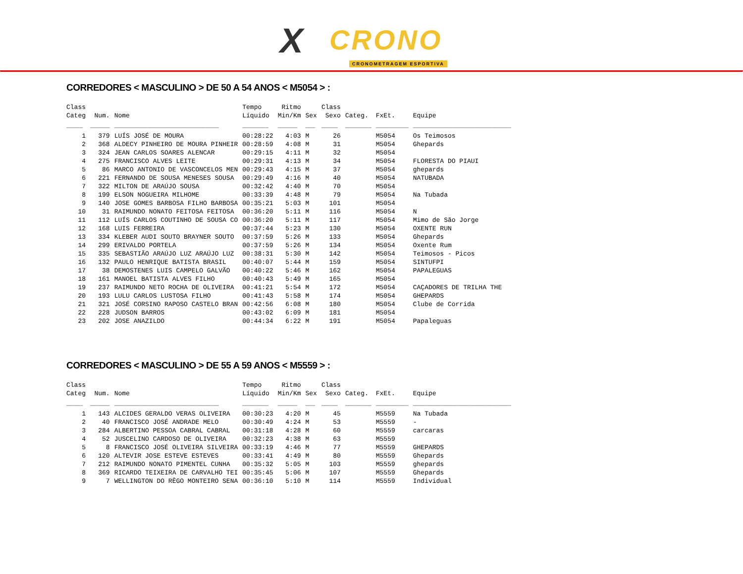X CRONO
CRONOMETRAGEM ESPORTIVA
CORREDORES < MASCULINO > DE 50 A 54 ANOS < M5054 > :
| Class Categ | Num. | Nome | Tempo Líquido | Ritmo Min/Km | Sex | Class Sexo | Categ. | FxEt. | Equipe |
| --- | --- | --- | --- | --- | --- | --- | --- | --- | --- |
| _____ | ______ | ________________________________ | ________ | ______ | ___ | _____ | ________ | __________ | ______________________________ |
| 1 | 379 | LUÍS JOSÉ DE MOURA | 00:28:22 | 4:03 | M | 26 | | M5054 | Os Teimosos |
| 2 | 368 | ALDECY PINHEIRO DE MOURA PINHEIR | 00:28:59 | 4:08 | M | 31 | | M5054 | Ghepards |
| 3 | 324 | JEAN CARLOS SOARES ALENCAR | 00:29:15 | 4:11 | M | 32 | | M5054 | |
| 4 | 275 | FRANCISCO ALVES LEITE | 00:29:31 | 4:13 | M | 34 | | M5054 | FLORESTA DO PIAUI |
| 5 | 86 | MARCO ANTONIO DE VASCONCELOS MEN | 00:29:43 | 4:15 | M | 37 | | M5054 | ghepards |
| 6 | 221 | FERNANDO DE SOUSA MENESES SOUSA | 00:29:49 | 4:16 | M | 40 | | M5054 | NATUBADA |
| 7 | 322 | MILTON DE ARAÚJO SOUSA | 00:32:42 | 4:40 | M | 70 | | M5054 | |
| 8 | 199 | ELSON NOGUEIRA MILHOME | 00:33:39 | 4:48 | M | 79 | | M5054 | Na Tubada |
| 9 | 140 | JOSE GOMES BARBOSA FILHO BARBOSA | 00:35:21 | 5:03 | M | 101 | | M5054 | |
| 10 | 31 | RAIMUNDO NONATO FEITOSA FEITOSA | 00:36:20 | 5:11 | M | 116 | | M5054 | N |
| 11 | 112 | LUÍS CARLOS COUTINHO DE SOUSA CO | 00:36:20 | 5:11 | M | 117 | | M5054 | Mimo de São Jorge |
| 12 | 168 | LUIS FERREIRA | 00:37:44 | 5:23 | M | 130 | | M5054 | OXENTE RUN |
| 13 | 334 | KLEBER AUDI SOUTO BRAYNER SOUTO | 00:37:59 | 5:26 | M | 133 | | M5054 | Ghepards |
| 14 | 299 | ERIVALDO PORTELA | 00:37:59 | 5:26 | M | 134 | | M5054 | Oxente Rum |
| 15 | 335 | SEBASTIÃO ARAÚJO LUZ ARAÚJO LUZ | 00:38:31 | 5:30 | M | 142 | | M5054 | Teimosos - Picos |
| 16 | 132 | PAULO HENRIQUE BATISTA BRASIL | 00:40:07 | 5:44 | M | 159 | | M5054 | SINTUFPI |
| 17 | 38 | DEMOSTENES LUIS CAMPELO GALVÃO | 00:40:22 | 5:46 | M | 162 | | M5054 | PAPALEGUAS |
| 18 | 161 | MANOEL BATISTA ALVES FILHO | 00:40:43 | 5:49 | M | 165 | | M5054 | |
| 19 | 237 | RAIMUNDO NETO ROCHA DE OLIVEIRA | 00:41:21 | 5:54 | M | 172 | | M5054 | CAÇADORES DE TRILHA THE |
| 20 | 193 | LULU CARLOS LUSTOSA FILHO | 00:41:43 | 5:58 | M | 174 | | M5054 | GHEPARDS |
| 21 | 321 | JOSÉ CORSINO RAPOSO CASTELO BRAN | 00:42:56 | 6:08 | M | 180 | | M5054 | Clube de Corrida |
| 22 | 228 | JUDSON BARROS | 00:43:02 | 6:09 | M | 181 | | M5054 | |
| 23 | 202 | JOSE ANAZILDO | 00:44:34 | 6:22 | M | 191 | | M5054 | Papaleguas |
CORREDORES < MASCULINO > DE 55 A 59 ANOS < M5559 > :
| Class Categ | Num. | Nome | Tempo Líquido | Ritmo Min/Km | Sex | Class Sexo | Categ. | FxEt. | Equipe |
| --- | --- | --- | --- | --- | --- | --- | --- | --- | --- |
| _____ | ______ | ________________________________ | ________ | ______ | ___ | _____ | ________ | __________ | ______________________________ |
| 1 | 143 | ALCIDES GERALDO VERAS OLIVEIRA | 00:30:23 | 4:20 | M | 45 | | M5559 | Na Tubada |
| 2 | 40 | FRANCISCO JOSÉ ANDRADE MELO | 00:30:49 | 4:24 | M | 53 | | M5559 | - |
| 3 | 284 | ALBERTINO PESSOA CABRAL CABRAL | 00:31:18 | 4:28 | M | 60 | | M5559 | carcaras |
| 4 | 52 | JUSCELINO CARDOSO DE OLIVEIRA | 00:32:23 | 4:38 | M | 63 | | M5559 | |
| 5 | 8 | FRANCISCO JOSÉ OLIVEIRA SILVEIRA | 00:33:19 | 4:46 | M | 77 | | M5559 | GHEPARDS |
| 6 | 120 | ALTEVIR JOSE ESTEVE ESTEVES | 00:33:41 | 4:49 | M | 80 | | M5559 | Ghepards |
| 7 | 212 | RAIMUNDO NONATO PIMENTEL CUNHA | 00:35:32 | 5:05 | M | 103 | | M5559 | ghepards |
| 8 | 369 | RICARDO TEIXEIRA DE CARVALHO TEI | 00:35:45 | 5:06 | M | 107 | | M5559 | Ghepards |
| 9 | 7 | WELLINGTON DO RÊGO MONTEIRO SENA | 00:36:10 | 5:10 | M | 114 | | M5559 | Individual |